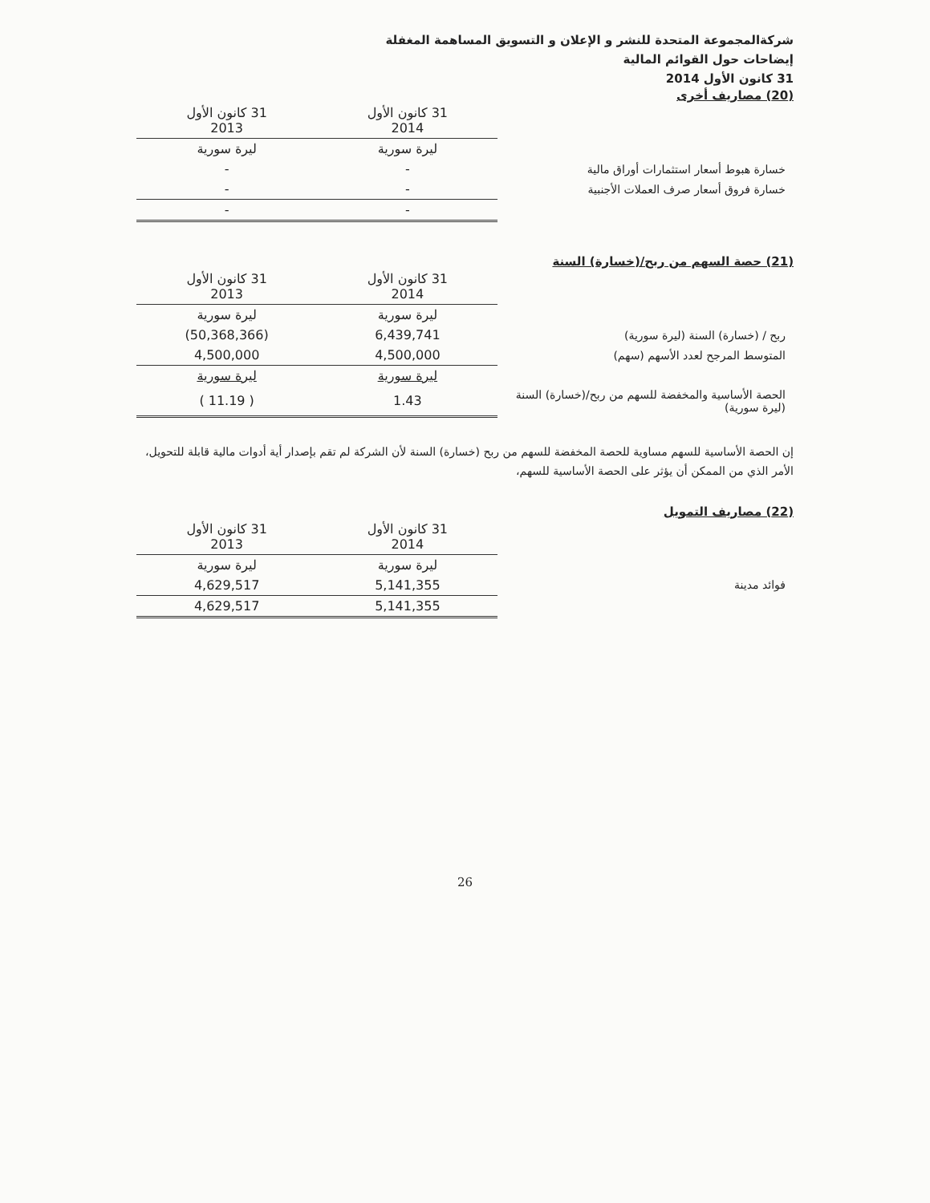شركةالمجموعة المتحدة للنشر و الإعلان و التسويق المساهمة المغفلة
إيضاحات حول القوائم المالية
31 كانون الأول 2014
(20) مصاريف أخرى
| | 31 كانون الأول 2014 | 31 كانون الأول 2013 |
| --- | --- | --- |
| | ليرة سورية | ليرة سورية |
| خسارة هبوط أسعار استثمارات أوراق مالية | - | - |
| خسارة فروق أسعار صرف العملات الأجنبية | - | - |
| | - | - |
(21) حصة السهم من ربح/(خسارة) السنة
| | 31 كانون الأول 2014 | 31 كانون الأول 2013 |
| --- | --- | --- |
| | ليرة سورية | ليرة سورية |
| ربح / (خسارة) السنة (ليرة سورية) | 6,439,741 | (50,368,366) |
| المتوسط المرجح لعدد الأسهم (سهم) | 4,500,000 | 4,500,000 |
| | ليرة سورية | ليرة سورية |
| الحصة الأساسية والمخفضة للسهم من ربح/(خسارة) السنة (ليرة سورية) | 1.43 | ( 11.19 ) |
إن الحصة الأساسية للسهم مساوية للحصة المخفضة للسهم من ربح (خسارة) السنة لأن الشركة لم تقم بإصدار أية أدوات مالية قابلة للتحويل، الأمر الذي من الممكن أن يؤثر على الحصة الأساسية للسهم،
(22) مصاريف التمويل
| | 31 كانون الأول 2014 | 31 كانون الأول 2013 |
| --- | --- | --- |
| | ليرة سورية | ليرة سورية |
| فوائد مدينة | 5,141,355 | 4,629,517 |
| | 5,141,355 | 4,629,517 |
26